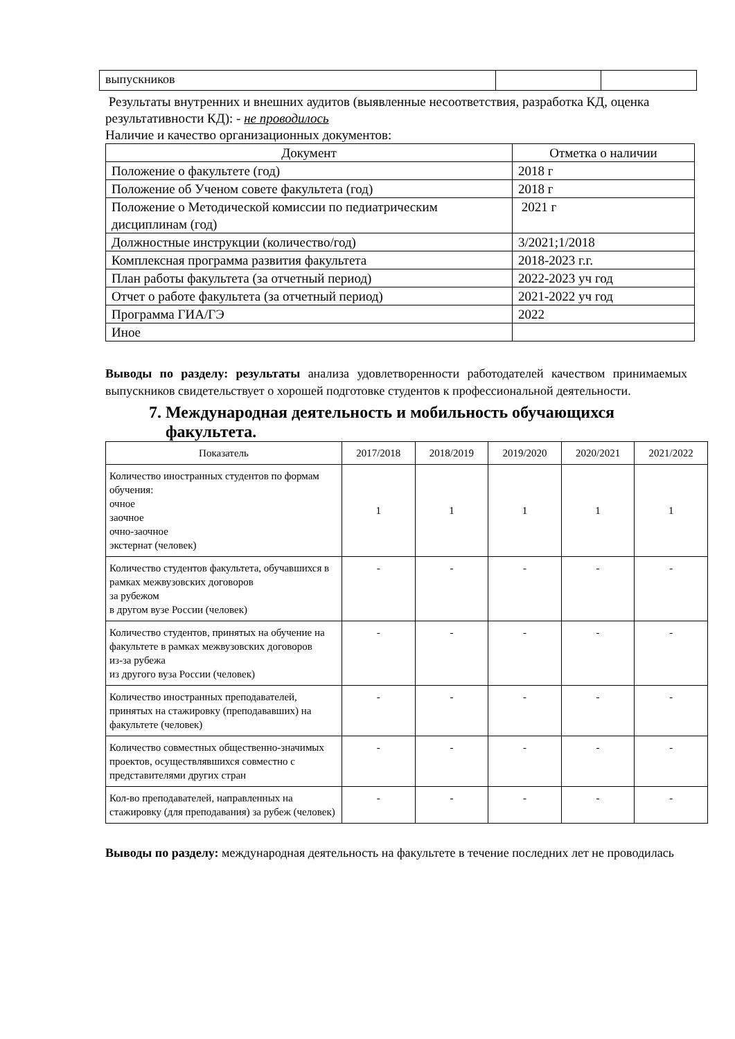| выпускников | | |
Результаты внутренних и внешних аудитов (выявленные несоответствия, разработка КД, оценка результативности КД): - не проводилось
Наличие и качество организационных документов:
| Документ | Отметка о наличии |
| --- | --- |
| Положение о факультете (год) | 2018 г |
| Положение об Ученом совете факультета (год) | 2018 г |
| Положение о Методической комиссии по педиатрическим дисциплинам (год) | 2021 г |
| Должностные инструкции (количество/год) | 3/2021;1/2018 |
| Комплексная программа развития факультета | 2018-2023 г.г. |
| План работы факультета (за отчетный период) | 2022-2023 уч год |
| Отчет о работе факультета (за отчетный период) | 2021-2022 уч год |
| Программа ГИА/ГЭ | 2022 |
| Иное | |
Выводы по разделу: результаты анализа удовлетворенности работодателей качеством принимаемых выпускников свидетельствует о хорошей подготовке студентов к профессиональной деятельности.
7. Международная деятельность и мобильность обучающихся
факультета.
| Показатель | 2017/2018 | 2018/2019 | 2019/2020 | 2020/2021 | 2021/2022 |
| --- | --- | --- | --- | --- | --- |
| Количество иностранных студентов по формам обучения: очное заочное очно-заочное экстернат (человек) | 1 | 1 | 1 | 1 | 1 |
| Количество студентов факультета, обучавшихся в рамках межвузовских договоров за рубежом в другом вузе России (человек) | - | - | - | - | - |
| Количество студентов, принятых на обучение на факультете в рамках межвузовских договоров из-за рубежа из другого вуза России (человек) | - | - | - | - | - |
| Количество иностранных преподавателей, принятых на стажировку (преподававших) на факультете (человек) | - | - | - | - | - |
| Количество совместных общественно-значимых проектов, осуществлявшихся совместно с представителями других стран | - | - | - | - | - |
| Кол-во преподавателей, направленных на стажировку (для преподавания) за рубеж (человек) | - | - | - | - | - |
Выводы по разделу: международная деятельность на факультете в течение последних лет не проводилась